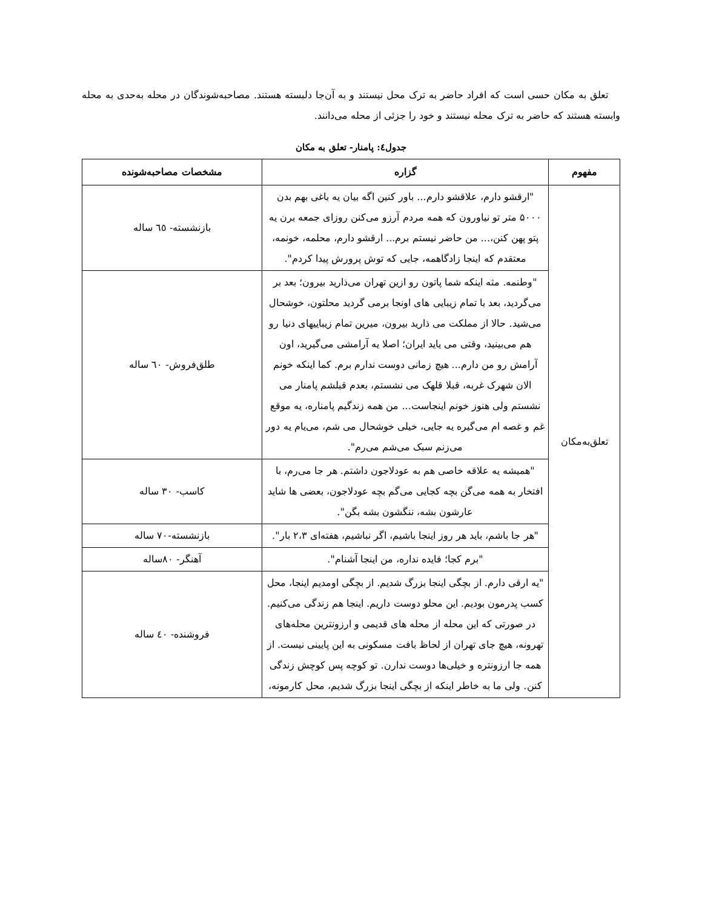تعلق به مکان حسی است که افراد حاضر به ترک محل نیستند و به آن‌جا دلبسته هستند. مصاحبه‌شوندگان در محله به‌حدی به محله وابسته هستند که حاضر به ترک محله نیستند و خود را جزئی از محله می‌دانند.
جدول٤: پامنار- تعلق به مکان
| مفهوم | گزاره | مشخصات مصاحبه‌شونده |
| --- | --- | --- |
| تعلق‌به‌مکان | "ارقشو دارم، علاقشو دارم... باور کنین اگه بیان یه باغی بهم بدن ۵۰۰۰ متر تو نیاورون که همه مردم آرزو می‌کنن روزای جمعه برن یه پتو پهن کنن،... من حاضر نیستم برم... ارقشو دارم، محلمه، خونمه، معتقدم که اینجا زادگاهمه، جایی که توش پرورش پیدا کردم". | بازنشسته- ٦٥ ساله |
| | "وطنمه. مثه اینکه شما پاتون رو ازین تهران می‌ذارید بیرون؛ بعد بر می‌گردید، بعد با تمام زیبایی های اونجا برمی گردید محلتون، خوشحال می‌شید. حالا از مملکت می ذارید بیرون، میرین تمام زیباییهای دنیا رو هم می‌بینید، وقتی می یاید ایران؛ اصلا یه آرامشی می‌گیرید، اون آرامش رو من دارم... هیچ زمانی دوست ندارم برم. کما اینکه خونم الان شهرک غربه، قبلا قلهک می نشستم، بعدم قبلشم پامنار می نشستم ولی هنوز خونم اینجاست... من همه زندگیم پامناره، یه موقع غم و غصه ام می‌گیره یه جایی، خیلی خوشحال می شم، می‌یام یه دور می‌زنم سبک می‌شم می‌رم". | طلق‌فروش- ٦٠ ساله |
| | "همیشه یه علاقه خاصی هم به عودلاجون داشتم. هر جا می‌رم، با افتخار به همه می‌گن بچه کجایی می‌گم بچه عودلاجون، بعضی ها شاید عارشون بشه، ننگشون بشه بگن". | کاسب- ٣٠ ساله |
| | "هر جا باشم، باید هر روز اینجا باشیم، اگر نباشیم، هفته‌ای ۲،۳ بار". | بازنشسته-٧٠ ساله |
| | "برم کجا؛ فایده نداره، من اینجا آشنام". | آهنگر- ٨٠ساله |
| | "یه ارقی دارم. از بچگی اینجا بزرگ شدیم. از بچگی اومدیم اینجا، محل کسب پدرمون بودیم. این محلو دوست داریم. اینجا هم زندگی می‌کنیم. در صورتی که این محله از محله های قدیمی و ارزونترین محله‌های تهرونه، هیچ جای تهران از لحاظ بافت مسکونی به این پایینی نیست. از همه جا ارزونتره و خیلی‌ها دوست ندارن. تو کوچه پس کوچش زندگی کنن. ولی ما به خاطر اینکه از بچگی اینجا بزرگ شدیم، محل کارمونه، | فروشنده- ٤٠ ساله |